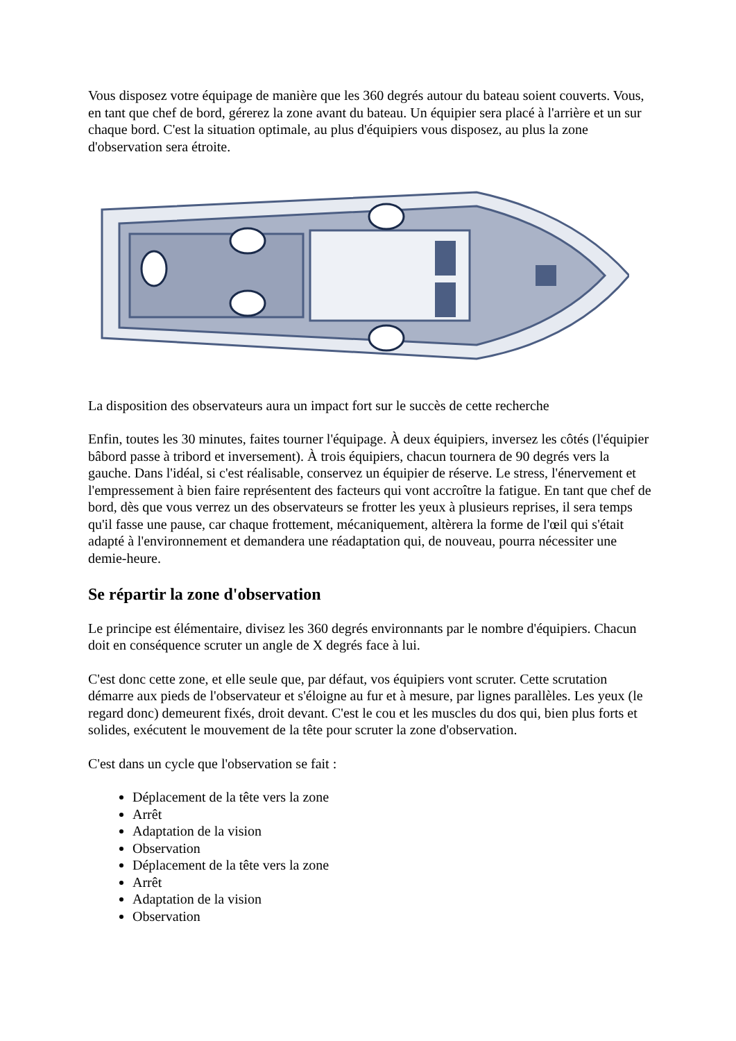Vous disposez votre équipage de manière que les 360 degrés autour du bateau soient couverts. Vous, en tant que chef de bord, gérerez la zone avant du bateau. Un équipier sera placé à l'arrière et un sur chaque bord. C'est la situation optimale, au plus d'équipiers vous disposez, au plus la zone d'observation sera étroite.
La disposition des observateurs aura un impact fort sur le succès de cette recherche
Enfin, toutes les 30 minutes, faites tourner l'équipage. À deux équipiers, inversez les côtés (l'équipier bâbord passe à tribord et inversement). À trois équipiers, chacun tournera de 90 degrés vers la gauche. Dans l'idéal, si c'est réalisable, conservez un équipier de réserve. Le stress, l'énervement et l'empressement à bien faire représentent des facteurs qui vont accroître la fatigue. En tant que chef de bord, dès que vous verrez un des observateurs se frotter les yeux à plusieurs reprises, il sera temps qu'il fasse une pause, car chaque frottement, mécaniquement, altèrera la forme de l'œil qui s'était adapté à l'environnement et demandera une réadaptation qui, de nouveau, pourra nécessiter une demie-heure.
Se répartir la zone d'observation
Le principe est élémentaire, divisez les 360 degrés environnants par le nombre d'équipiers. Chacun doit en conséquence scruter un angle de X degrés face à lui.
C'est donc cette zone, et elle seule que, par défaut, vos équipiers vont scruter. Cette scrutation démarre aux pieds de l'observateur et s'éloigne au fur et à mesure, par lignes parallèles. Les yeux (le regard donc) demeurent fixés, droit devant. C'est le cou et les muscles du dos qui, bien plus forts et solides, exécutent le mouvement de la tête pour scruter la zone d'observation.
C'est dans un cycle que l'observation se fait :
Déplacement de la tête vers la zone
Arrêt
Adaptation de la vision
Observation
Déplacement de la tête vers la zone
Arrêt
Adaptation de la vision
Observation